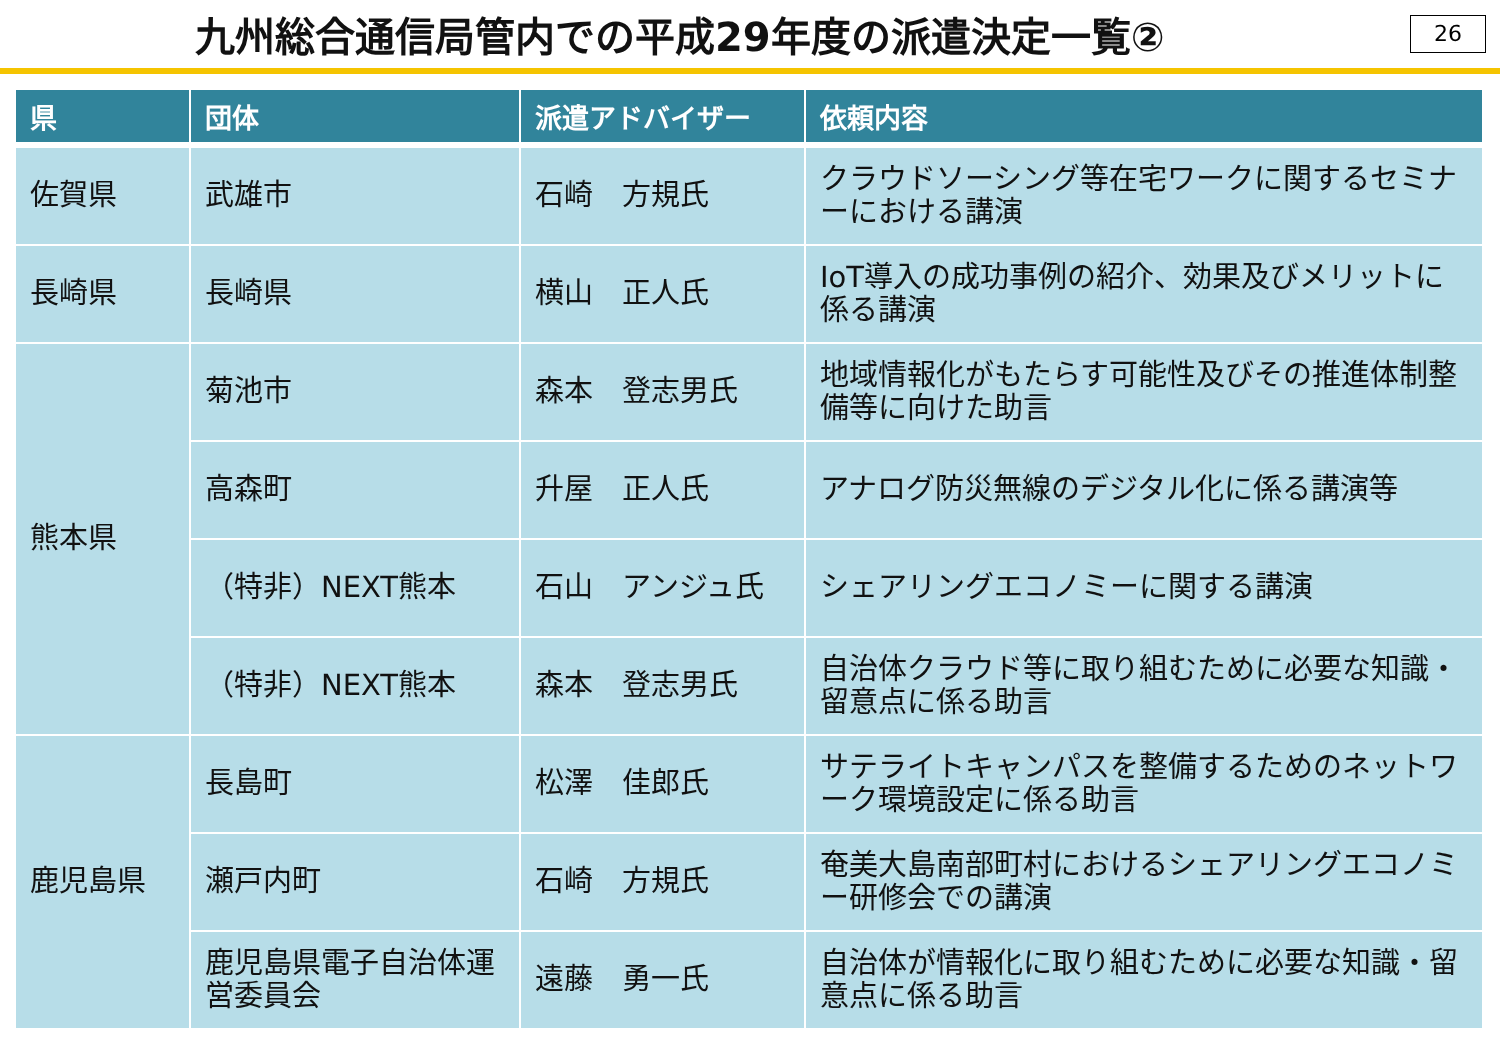九州総合通信局管内での平成29年度の派遣決定一覧②
26
| 県 | 団体 | 派遣アドバイザー | 依頼内容 |
| --- | --- | --- | --- |
| 佐賀県 | 武雄市 | 石崎 方規氏 | クラウドソーシング等在宅ワークに関するセミナーにおける講演 |
| 長崎県 | 長崎県 | 横山 正人氏 | IoT導入の成功事例の紹介、効果及びメリットに係る講演 |
| 熊本県 | 菊池市 | 森本 登志男氏 | 地域情報化がもたらす可能性及びその推進体制整備等に向けた助言 |
| | 高森町 | 升屋 正人氏 | アナログ防災無線のデジタル化に係る講演等 |
| | （特非）NEXT熊本 | 石山 アンジュ氏 | シェアリングエコノミーに関する講演 |
| | （特非）NEXT熊本 | 森本 登志男氏 | 自治体クラウド等に取り組むために必要な知識・留意点に係る助言 |
| 鹿児島県 | 長島町 | 松澤 佳郎氏 | サテライトキャンパスを整備するためのネットワーク環境設定に係る助言 |
| | 瀬戸内町 | 石崎 方規氏 | 奄美大島南部町村におけるシェアリングエコノミー研修会での講演 |
| | 鹿児島県電子自治体運営委員会 | 遠藤 勇一氏 | 自治体が情報化に取り組むために必要な知識・留意点に係る助言 |